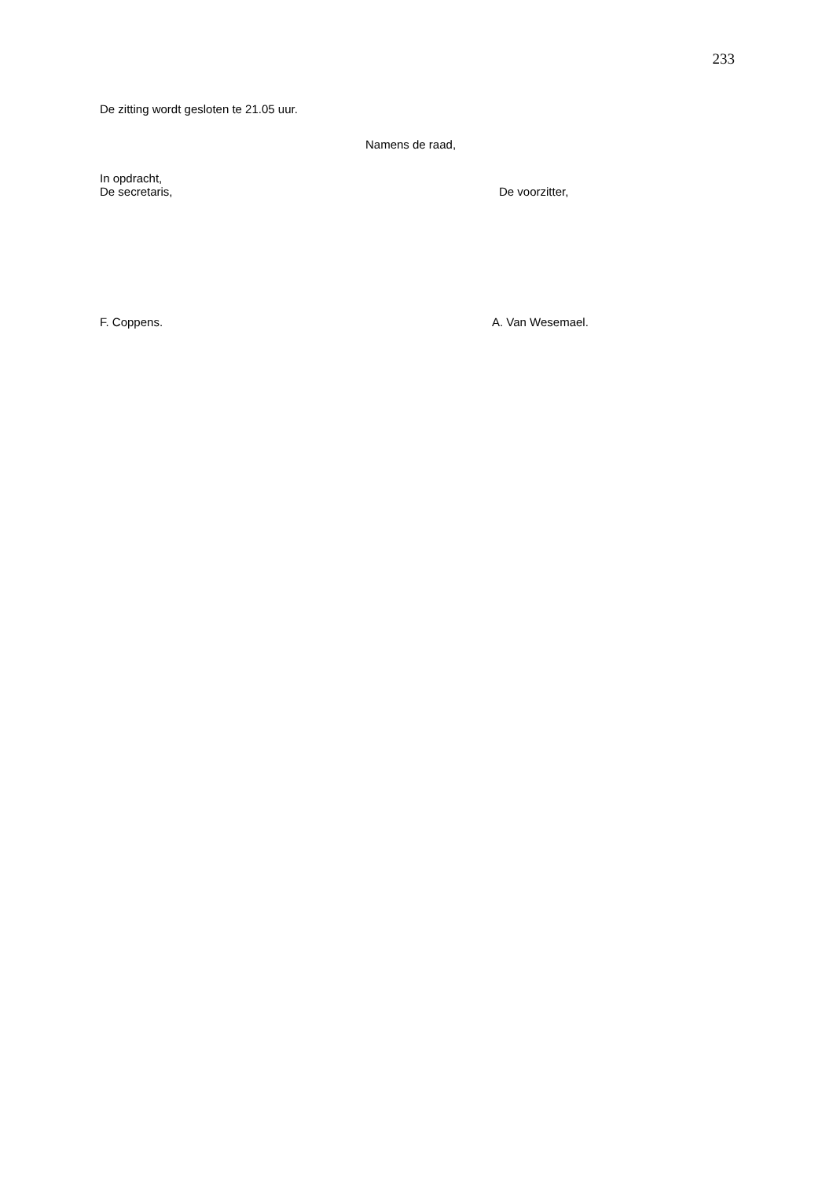233
De zitting wordt gesloten te 21.05 uur.
Namens de raad,
In opdracht,
De secretaris, De voorzitter,
F. Coppens. A. Van Wesemael.